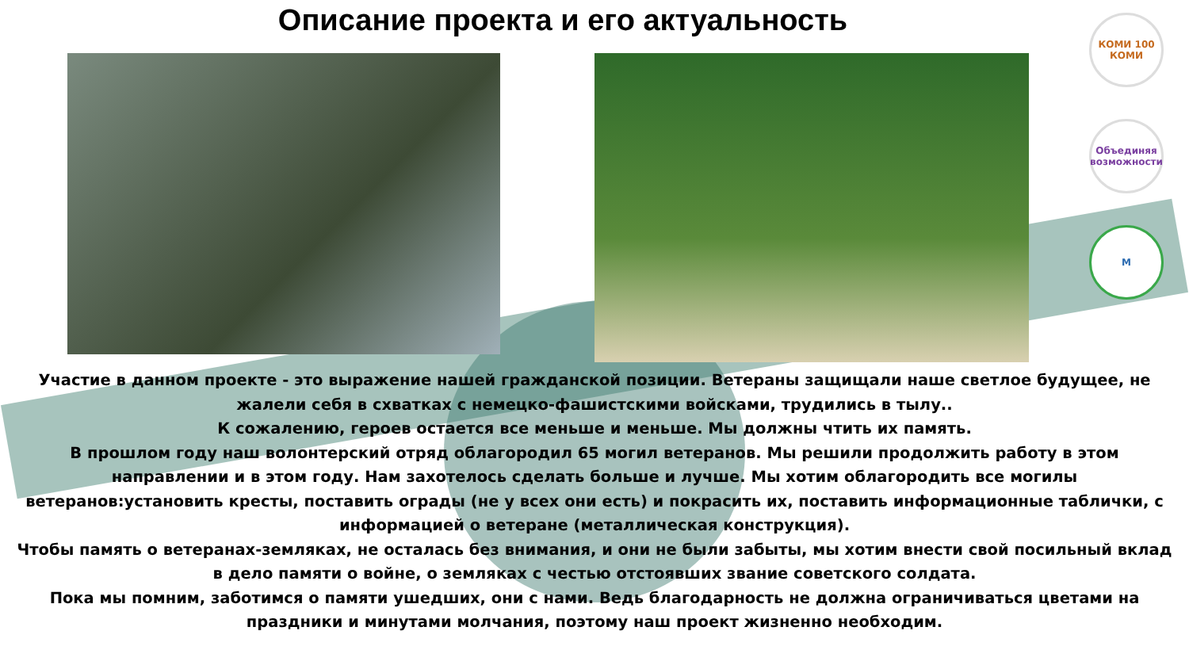Описание проекта и его актуальность
КОМИ 100 КОМИ
Объединяя возможности
М
Участие в данном проекте - это выражение нашей гражданской позиции. Ветераны защищали наше светлое будущее, не жалели себя в схватках с немецко-фашистскими войсками, трудились в тылу..
К сожалению, героев остается все меньше и меньше. Мы должны чтить их память.
В прошлом году наш волонтерский отряд облагородил 65 могил ветеранов. Мы решили продолжить работу в этом направлении и в этом году. Нам захотелось сделать больше и лучше. Мы хотим облагородить все могилы ветеранов:установить кресты, поставить ограды (не у всех они есть) и покрасить их, поставить информационные таблички, с информацией о ветеране (металлическая конструкция).
Чтобы память о ветеранах-земляках, не осталась без внимания, и они не были забыты, мы хотим внести свой посильный вклад в дело памяти о войне, о земляках с честью отстоявших звание советского солдата.
Пока мы помним, заботимся о памяти ушедших, они с нами. Ведь благодарность не должна ограничиваться цветами на праздники и минутами молчания, поэтому наш проект жизненно необходим.